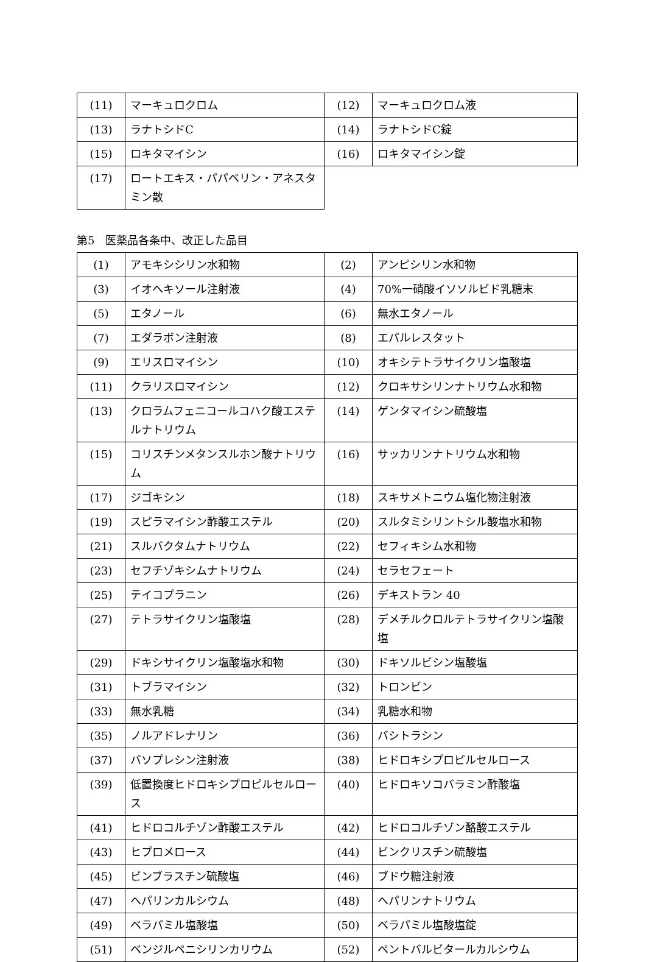| (11) | マーキュロクロム | (12) | マーキュロクロム液 |
| (13) | ラナトシドC | (14) | ラナトシドC錠 |
| (15) | ロキタマイシン | (16) | ロキタマイシン錠 |
| (17) | ロートエキス・パパベリン・アネスタミン散 | | |
第5　医薬品各条中、改正した品目
| (1) | アモキシシリン水和物 | (2) | アンピシリン水和物 |
| (3) | イオヘキソール注射液 | (4) | 70%一硝酸イソソルビド乳糖末 |
| (5) | エタノール | (6) | 無水エタノール |
| (7) | エダラボン注射液 | (8) | エパルレスタット |
| (9) | エリスロマイシン | (10) | オキシテトラサイクリン塩酸塩 |
| (11) | クラリスロマイシン | (12) | クロキサシリンナトリウム水和物 |
| (13) | クロラムフェニコールコハク酸エステルナトリウム | (14) | ゲンタマイシン硫酸塩 |
| (15) | コリスチンメタンスルホン酸ナトリウム | (16) | サッカリンナトリウム水和物 |
| (17) | ジゴキシン | (18) | スキサメトニウム塩化物注射液 |
| (19) | スピラマイシン酢酸エステル | (20) | スルタミシリントシル酸塩水和物 |
| (21) | スルバクタムナトリウム | (22) | セフィキシム水和物 |
| (23) | セフチゾキシムナトリウム | (24) | セラセフェート |
| (25) | テイコプラニン | (26) | デキストラン 40 |
| (27) | テトラサイクリン塩酸塩 | (28) | デメチルクロルテトラサイクリン塩酸塩 |
| (29) | ドキシサイクリン塩酸塩水和物 | (30) | ドキソルビシン塩酸塩 |
| (31) | トブラマイシン | (32) | トロンビン |
| (33) | 無水乳糖 | (34) | 乳糖水和物 |
| (35) | ノルアドレナリン | (36) | バシトラシン |
| (37) | バソプレシン注射液 | (38) | ヒドロキシプロピルセルロース |
| (39) | 低置換度ヒドロキシプロピルセルロース | (40) | ヒドロキソコバラミン酢酸塩 |
| (41) | ヒドロコルチゾン酢酸エステル | (42) | ヒドロコルチゾン酪酸エステル |
| (43) | ヒプロメロース | (44) | ビンクリスチン硫酸塩 |
| (45) | ビンブラスチン硫酸塩 | (46) | ブドウ糖注射液 |
| (47) | ヘパリンカルシウム | (48) | ヘパリンナトリウム |
| (49) | ベラパミル塩酸塩 | (50) | ベラパミル塩酸塩錠 |
| (51) | ベンジルペニシリンカリウム | (52) | ペントバルビタールカルシウム |